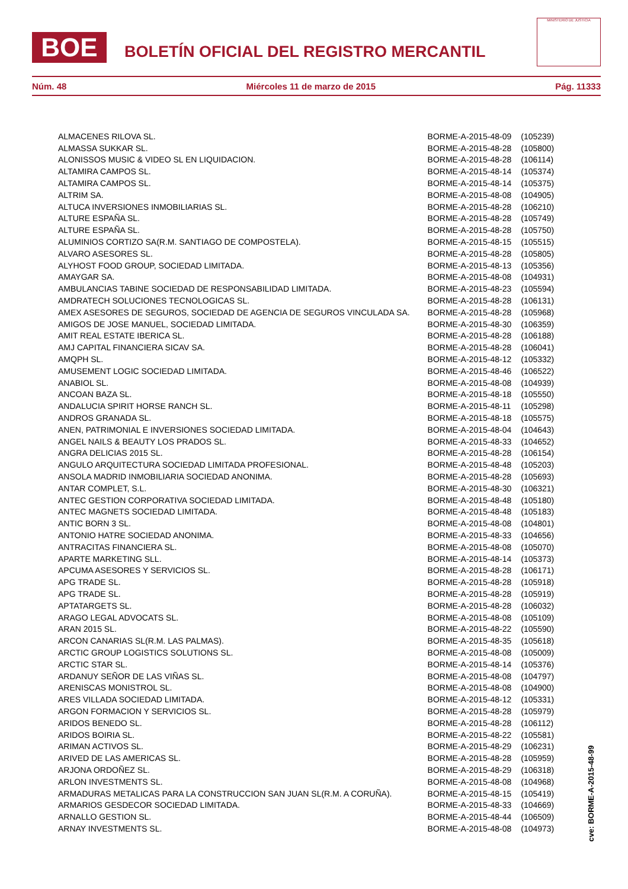BOE
BOLETÍN OFICIAL DEL REGISTRO MERCANTIL
MINISTERIO DE JUSTICIA
Núm. 48 Miércoles 11 de marzo de 2015 Pág. 11333
| ALMACENES RILOVA SL. | BORME-A-2015-48-09 | (105239) |
| ALMASSA SUKKAR SL. | BORME-A-2015-48-28 | (105800) |
| ALONISSOS MUSIC & VIDEO SL EN LIQUIDACION. | BORME-A-2015-48-28 | (106114) |
| ALTAMIRA CAMPOS SL. | BORME-A-2015-48-14 | (105374) |
| ALTAMIRA CAMPOS SL. | BORME-A-2015-48-14 | (105375) |
| ALTRIM SA. | BORME-A-2015-48-08 | (104905) |
| ALTUCA INVERSIONES INMOBILIARIAS SL. | BORME-A-2015-48-28 | (106210) |
| ALTURE ESPAÑA SL. | BORME-A-2015-48-28 | (105749) |
| ALTURE ESPAÑA SL. | BORME-A-2015-48-28 | (105750) |
| ALUMINIOS CORTIZO SA(R.M. SANTIAGO DE COMPOSTELA). | BORME-A-2015-48-15 | (105515) |
| ALVARO ASESORES SL. | BORME-A-2015-48-28 | (105805) |
| ALYHOST FOOD GROUP, SOCIEDAD LIMITADA. | BORME-A-2015-48-13 | (105356) |
| AMAYGAR SA. | BORME-A-2015-48-08 | (104931) |
| AMBULANCIAS TABINE SOCIEDAD DE RESPONSABILIDAD LIMITADA. | BORME-A-2015-48-23 | (105594) |
| AMDRATECH SOLUCIONES TECNOLOGICAS SL. | BORME-A-2015-48-28 | (106131) |
| AMEX ASESORES DE SEGUROS, SOCIEDAD DE AGENCIA DE SEGUROS VINCULADA SA. | BORME-A-2015-48-28 | (105968) |
| AMIGOS DE JOSE MANUEL, SOCIEDAD LIMITADA. | BORME-A-2015-48-30 | (106359) |
| AMIT REAL ESTATE IBERICA SL. | BORME-A-2015-48-28 | (106188) |
| AMJ CAPITAL FINANCIERA SICAV SA. | BORME-A-2015-48-28 | (106041) |
| AMQPH SL. | BORME-A-2015-48-12 | (105332) |
| AMUSEMENT LOGIC SOCIEDAD LIMITADA. | BORME-A-2015-48-46 | (106522) |
| ANABIOL SL. | BORME-A-2015-48-08 | (104939) |
| ANCOAN BAZA SL. | BORME-A-2015-48-18 | (105550) |
| ANDALUCIA SPIRIT HORSE RANCH SL. | BORME-A-2015-48-11 | (105298) |
| ANDROS GRANADA SL. | BORME-A-2015-48-18 | (105575) |
| ANEN, PATRIMONIAL E INVERSIONES SOCIEDAD LIMITADA. | BORME-A-2015-48-04 | (104643) |
| ANGEL NAILS & BEAUTY LOS PRADOS SL. | BORME-A-2015-48-33 | (104652) |
| ANGRA DELICIAS 2015 SL. | BORME-A-2015-48-28 | (106154) |
| ANGULO ARQUITECTURA SOCIEDAD LIMITADA PROFESIONAL. | BORME-A-2015-48-48 | (105203) |
| ANSOLA MADRID INMOBILIARIA SOCIEDAD ANONIMA. | BORME-A-2015-48-28 | (105693) |
| ANTAR COMPLET, S.L. | BORME-A-2015-48-30 | (106321) |
| ANTEC GESTION CORPORATIVA SOCIEDAD LIMITADA. | BORME-A-2015-48-48 | (105180) |
| ANTEC MAGNETS SOCIEDAD LIMITADA. | BORME-A-2015-48-48 | (105183) |
| ANTIC BORN 3 SL. | BORME-A-2015-48-08 | (104801) |
| ANTONIO HATRE SOCIEDAD ANONIMA. | BORME-A-2015-48-33 | (104656) |
| ANTRACITAS FINANCIERA SL. | BORME-A-2015-48-08 | (105070) |
| APARTE MARKETING SLL. | BORME-A-2015-48-14 | (105373) |
| APCUMA ASESORES Y SERVICIOS SL. | BORME-A-2015-48-28 | (106171) |
| APG TRADE SL. | BORME-A-2015-48-28 | (105918) |
| APG TRADE SL. | BORME-A-2015-48-28 | (105919) |
| APTATARGETS SL. | BORME-A-2015-48-28 | (106032) |
| ARAGO LEGAL ADVOCATS SL. | BORME-A-2015-48-08 | (105109) |
| ARAN 2015 SL. | BORME-A-2015-48-22 | (105590) |
| ARCON CANARIAS SL(R.M. LAS PALMAS). | BORME-A-2015-48-35 | (105618) |
| ARCTIC GROUP LOGISTICS SOLUTIONS SL. | BORME-A-2015-48-08 | (105009) |
| ARCTIC STAR SL. | BORME-A-2015-48-14 | (105376) |
| ARDANUY SEÑOR DE LAS VIÑAS SL. | BORME-A-2015-48-08 | (104797) |
| ARENISCAS MONISTROL SL. | BORME-A-2015-48-08 | (104900) |
| ARES VILLADA SOCIEDAD LIMITADA. | BORME-A-2015-48-12 | (105331) |
| ARGON FORMACION Y SERVICIOS SL. | BORME-A-2015-48-28 | (105979) |
| ARIDOS BENEDO SL. | BORME-A-2015-48-28 | (106112) |
| ARIDOS BOIRIA SL. | BORME-A-2015-48-22 | (105581) |
| ARIMAN ACTIVOS SL. | BORME-A-2015-48-29 | (106231) |
| ARIVED DE LAS AMERICAS SL. | BORME-A-2015-48-28 | (105959) |
| ARJONA ORDOÑEZ SL. | BORME-A-2015-48-29 | (106318) |
| ARLON INVESTMENTS SL. | BORME-A-2015-48-08 | (104968) |
| ARMADURAS METALICAS PARA LA CONSTRUCCION SAN JUAN SL(R.M. A CORUÑA). | BORME-A-2015-48-15 | (105419) |
| ARMARIOS GESDECOR SOCIEDAD LIMITADA. | BORME-A-2015-48-33 | (104669) |
| ARNALLO GESTION SL. | BORME-A-2015-48-44 | (106509) |
| ARNAY INVESTMENTS SL. | BORME-A-2015-48-08 | (104973) |
cve: BORME-A-2015-48-99